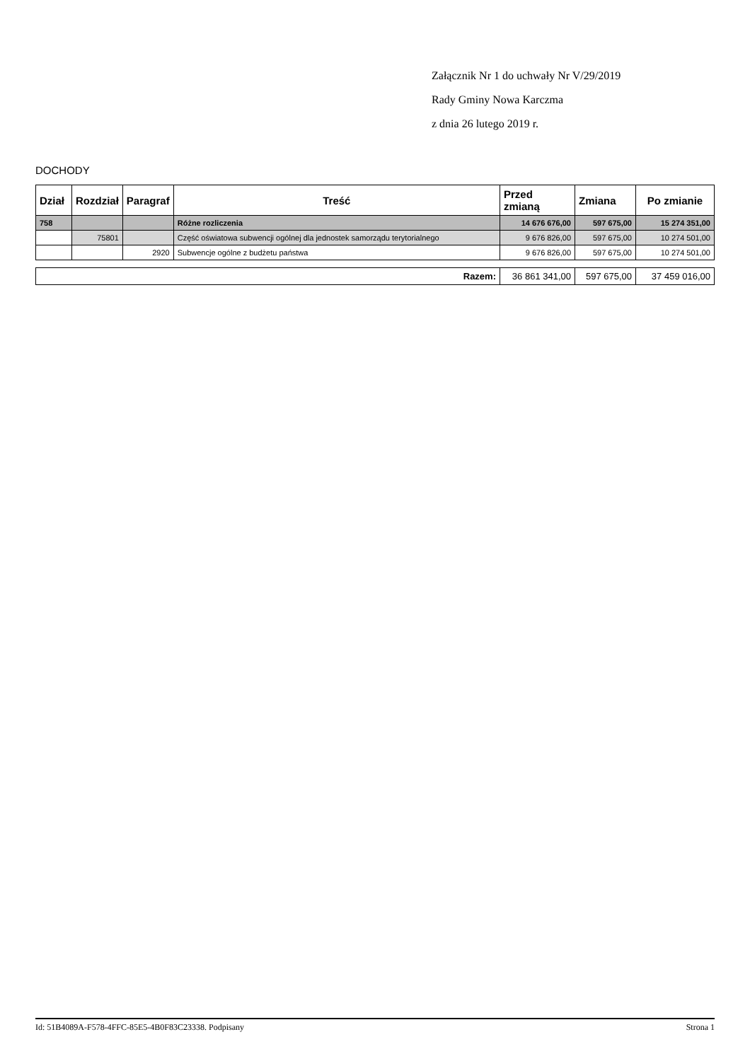Załącznik Nr 1 do uchwały Nr V/29/2019
Rady Gminy Nowa Karczma
z dnia 26 lutego 2019 r.
DOCHODY
| Dział | Rozdział | Paragraf | Treść | Przed zmianą | Zmiana | Po zmianie |
| --- | --- | --- | --- | --- | --- | --- |
| 758 | | | Różne rozliczenia | 14 676 676,00 | 597 675,00 | 15 274 351,00 |
| | 75801 | | Część oświatowa subwencji ogólnej dla jednostek samorządu terytorialnego | 9 676 826,00 | 597 675,00 | 10 274 501,00 |
| | | 2920 | Subwencje ogólne z budżetu państwa | 9 676 826,00 | 597 675,00 | 10 274 501,00 |
| Razem: | 36 861 341,00 | 597 675,00 | 37 459 016,00 |
Id: 51B4089A-F578-4FFC-85E5-4B0F83C23338. Podpisany Strona 1